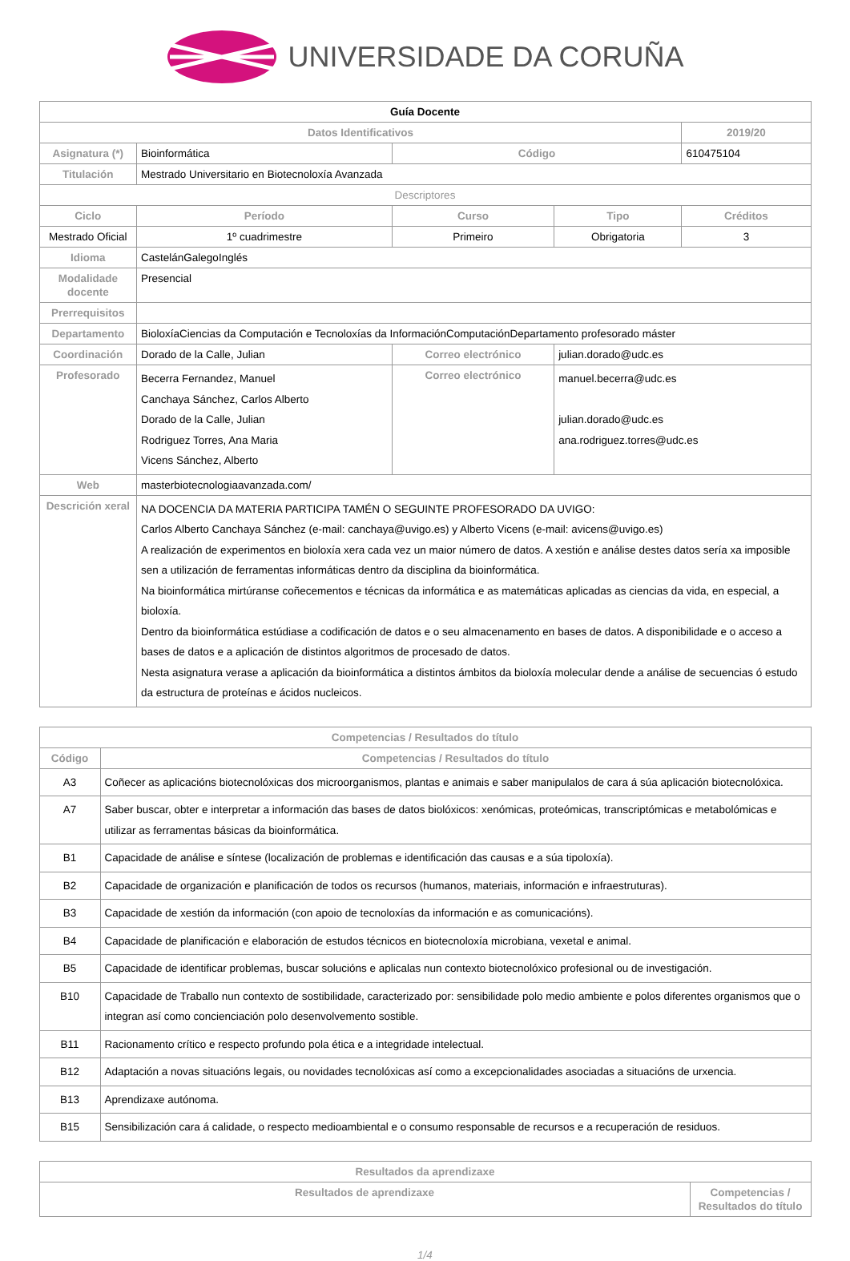UNIVERSIDADE DA CORUÑA
| Guía Docente | | | | | |
| Datos Identificativos | | | | | 2019/20 |
| Asignatura (*) | Bioinformática | | Código | | 610475104 |
| Titulación | Mestrado Universitario en Biotecnoloxía Avanzada | | | | |
| Descriptores | | | | | |
| Ciclo | Período | Curso | | Tipo | Créditos |
| Mestrado Oficial | 1º cuadrimestre | Primeiro | | Obrigatoria | 3 |
| Idioma | CastelánGalegoInglés | | | | |
| Modalidade docente | Presencial | | | | |
| Prerrequisitos | | | | | |
| Departamento | BioloxíaCiencias da Computación e Tecnoloxías da InformaciónComputaciónDepartamento profesorado máster | | | | |
| Coordinación | Dorado de la Calle, Julian | | Correo electrónico | julian.dorado@udc.es | |
| Profesorado | Becerra Fernandez, Manuel Canchaya Sánchez, Carlos Alberto Dorado de la Calle, Julian Rodriguez Torres, Ana Maria Vicens Sánchez, Alberto | | Correo electrónico | manuel.becerra@udc.es julian.dorado@udc.es ana.rodriguez.torres@udc.es | |
| Web | masterbiotecnologiaavanzada.com/ | | | | |
| Descrición xeral | NA DOCENCIA DA MATERIA PARTICIPA TAMÉN O SEGUINTE PROFESORADO DA UVIGO: Carlos Alberto Canchaya Sánchez (e-mail: canchaya@uvigo.es) y Alberto Vicens (e-mail: avicens@uvigo.es) A realización de experimentos en bioloxía xera cada vez un maior número de datos. A xestión e análise destes datos sería xa imposible sen a utilización de ferramentas informáticas dentro da disciplina da bioinformática. Na bioinformática mirtúranse coñecementos e técnicas da informática e as matemáticas aplicadas as ciencias da vida, en especial, a bioloxía. Dentro da bioinformática estúdiase a codificación de datos e o seu almacenamento en bases de datos. A disponibilidade e o acceso a bases de datos e a aplicación de distintos algoritmos de procesado de datos. Nesta asignatura verase a aplicación da bioinformática a distintos ámbitos da bioloxía molecular dende a análise de secuencias ó estudo da estructura de proteínas e ácidos nucleicos. | | | | |
| Competencias / Resultados do título | |
| --- | --- |
| Código | Competencias / Resultados do título |
| A3 | Coñecer as aplicacións biotecnolóxicas dos microorganismos, plantas e animais e saber manipulalos de cara á súa aplicación biotecnolóxica. |
| A7 | Saber buscar, obter e interpretar a información das bases de datos biolóxicos: xenómicas, proteómicas, transcriptómicas e metabolómicas e utilizar as ferramentas básicas da bioinformática. |
| B1 | Capacidade de análise e síntese (localización de problemas e identificación das causas e a súa tipoloxía). |
| B2 | Capacidade de organización e planificación de todos os recursos (humanos, materiais, información e infraestruturas). |
| B3 | Capacidade de xestión da información (con apoio de tecnoloxías da información e as comunicacións). |
| B4 | Capacidade de planificación e elaboración de estudos técnicos en biotecnoloxía microbiana, vexetal e animal. |
| B5 | Capacidade de identificar problemas, buscar solucións e aplicalas nun contexto biotecnolóxico profesional ou de investigación. |
| B10 | Capacidade de Traballo nun contexto de sostibilidade, caracterizado por: sensibilidade polo medio ambiente e polos diferentes organismos que o integran así como concienciación polo desenvolvemento sostible. |
| B11 | Racionamento crítico e respecto profundo pola ética e a integridade intelectual. |
| B12 | Adaptación a novas situacións legais, ou novidades tecnolóxicas así como a excepcionalidades asociadas a situacións de urxencia. |
| B13 | Aprendizaxe autónoma. |
| B15 | Sensibilización cara á calidade, o respecto medioambiental e o consumo responsable de recursos e a recuperación de residuos. |
| Resultados da aprendizaxe | |
| --- | --- |
| Resultados de aprendizaxe | Competencias / Resultados do título |
1/4